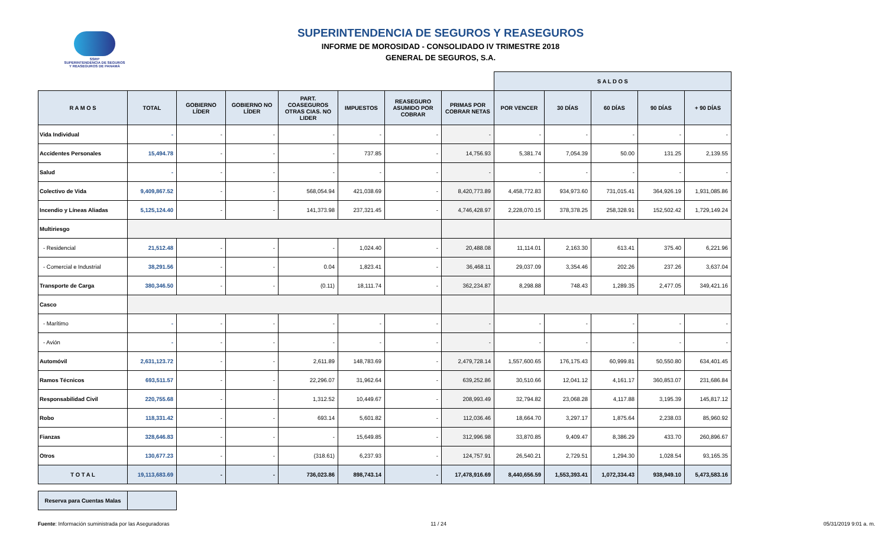SSRP
SUPERINTENDENCIA DE SEGUROS
Y REASEGUROS DE PANAMÁ
SUPERINTENDENCIA DE SEGUROS Y REASEGUROS
INFORME DE MOROSIDAD - CONSOLIDADO IV TRIMESTRE 2018
GENERAL DE SEGUROS, S.A.
| | | | | | | | | S A L D O S | | | | |
| --- | --- | --- | --- | --- | --- | --- | --- | --- | --- | --- | --- | --- |
| R A M O S | TOTAL | GOBIERNO LÍDER | GOBIERNO NO LÍDER | PART. COASEGUROS OTRAS CIAS. NO LIDER | IMPUESTOS | REASEGURO ASUMIDO POR COBRAR | PRIMAS POR COBRAR NETAS | POR VENCER | 30 DÍAS | 60 DÍAS | 90 DÍAS | + 90 DÍAS |
| Vida Individual | - | - | - | - | - | - | - | - | - | - | - | - |
| Accidentes Personales | 15,494.78 | - | - | - | 737.85 | - | 14,756.93 | 5,381.74 | 7,054.39 | 50.00 | 131.25 | 2,139.55 |
| Salud | - | - | - | - | - | - | - | - | - | - | - | - |
| Colectivo de Vida | 9,409,867.52 | - | - | 568,054.94 | 421,038.69 | - | 8,420,773.89 | 4,458,772.83 | 934,973.60 | 731,015.41 | 364,926.19 | 1,931,085.86 |
| Incendio y Líneas Aliadas | 5,125,124.40 | - | - | 141,373.98 | 237,321.45 | - | 4,746,428.97 | 2,228,070.15 | 378,378.25 | 258,328.91 | 152,502.42 | 1,729,149.24 |
| Multiriesgo | | | | | | | | | | | | |
| - Residencial | 21,512.48 | - | - | - | 1,024.40 | - | 20,488.08 | 11,114.01 | 2,163.30 | 613.41 | 375.40 | 6,221.96 |
| - Comercial e Industrial | 38,291.56 | - | - | 0.04 | 1,823.41 | - | 36,468.11 | 29,037.09 | 3,354.46 | 202.26 | 237.26 | 3,637.04 |
| Transporte de Carga | 380,346.50 | - | - | (0.11) | 18,111.74 | - | 362,234.87 | 8,298.88 | 748.43 | 1,289.35 | 2,477.05 | 349,421.16 |
| Casco | | | | | | | | | | | | |
| - Marítimo | - | - | - | - | - | - | - | - | - | - | - | - |
| - Avión | - | - | - | - | - | - | - | - | - | - | - | - |
| Automóvil | 2,631,123.72 | - | - | 2,611.89 | 148,783.69 | - | 2,479,728.14 | 1,557,600.65 | 176,175.43 | 60,999.81 | 50,550.80 | 634,401.45 |
| Ramos Técnicos | 693,511.57 | - | - | 22,296.07 | 31,962.64 | - | 639,252.86 | 30,510.66 | 12,041.12 | 4,161.17 | 360,853.07 | 231,686.84 |
| Responsabilidad Civil | 220,755.68 | - | - | 1,312.52 | 10,449.67 | - | 208,993.49 | 32,794.82 | 23,068.28 | 4,117.88 | 3,195.39 | 145,817.12 |
| Robo | 118,331.42 | - | - | 693.14 | 5,601.82 | - | 112,036.46 | 18,664.70 | 3,297.17 | 1,875.64 | 2,238.03 | 85,960.92 |
| Fianzas | 328,646.83 | - | - | - | 15,649.85 | - | 312,996.98 | 33,870.85 | 9,409.47 | 8,386.29 | 433.70 | 260,896.67 |
| Otros | 130,677.23 | - | - | (318.61) | 6,237.93 | - | 124,757.91 | 26,540.21 | 2,729.51 | 1,294.30 | 1,028.54 | 93,165.35 |
| T O T A L | 19,113,683.69 | - | - | 736,023.86 | 898,743.14 | - | 17,478,916.69 | 8,440,656.59 | 1,553,393.41 | 1,072,334.43 | 938,949.10 | 5,473,583.16 |
| Reserva para Cuentas Malas | |
Fuente: Información suministrada por las Aseguradoras
11 / 24 05/31/2019 9:01 a. m.